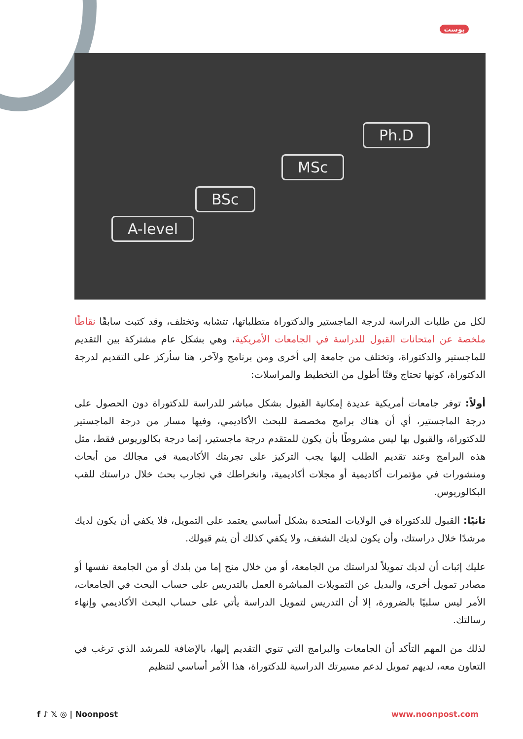بوست
A-level
BSc
MSc
Ph.D
لكل من طلبات الدراسة لدرجة الماجستير والدكتوراة متطلباتها، تتشابه وتختلف، وقد كتبت سابقًا نقاطًا ملخصة عن امتحانات القبول للدراسة في الجامعات الأمريكية، وهي بشكل عام مشتركة بين التقديم للماجستير والدكتوراة، وتختلف من جامعة إلى أخرى ومن برنامج ولآخر، هنا سأركز على التقديم لدرجة الدكتوراة، كونها تحتاج وقتًا أطول من التخطيط والمراسلات:
أولاً: توفر جامعات أمريكية عديدة إمكانية القبول بشكل مباشر للدراسة للدكتوراة دون الحصول على درجة الماجستير، أي أن هناك برامج مخصصة للبحث الأكاديمي، وفيها مسار من درجة الماجستير للدكتوراة، والقبول بها ليس مشروطًا بأن يكون للمتقدم درجة ماجستير، إنما درجة بكالوريوس فقط، مثل هذه البرامج وعند تقديم الطلب إليها يجب التركيز على تجربتك الأكاديمية في مجالك من أبحاث ومنشورات في مؤتمرات أكاديمية أو مجلات أكاديمية، وانخراطك في تجارب بحث خلال دراستك للقب البكالوريوس.
ثانيًا: القبول للدكتوراة في الولايات المتحدة بشكل أساسي يعتمد على التمويل، فلا يكفي أن يكون لديك مرشدًا خلال دراستك، وأن يكون لديك الشغف، ولا يكفي كذلك أن يتم قبولك.
عليك إثبات أن لديك تمويلاً لدراستك من الجامعة، أو من خلال منح إما من بلدك أو من الجامعة نفسها أو مصادر تمويل أخرى، والبديل عن التمويلات المباشرة العمل بالتدريس على حساب البحث في الجامعات، الأمر ليس سلبيًا بالضرورة، إلا أن التدريس لتمويل الدراسة يأتي على حساب البحث الأكاديمي وإنهاء رسالتك.
لذلك من المهم التأكد أن الجامعات والبرامج التي تنوي التقديم إليها، بالإضافة للمرشد الذي ترغب في التعاون معه، لديهم تمويل لدعم مسيرتك الدراسية للدكتوراة، هذا الأمر أساسي لتنظيم
f ♪ 𝕏 ◎ | Noonpost www.noonpost.com